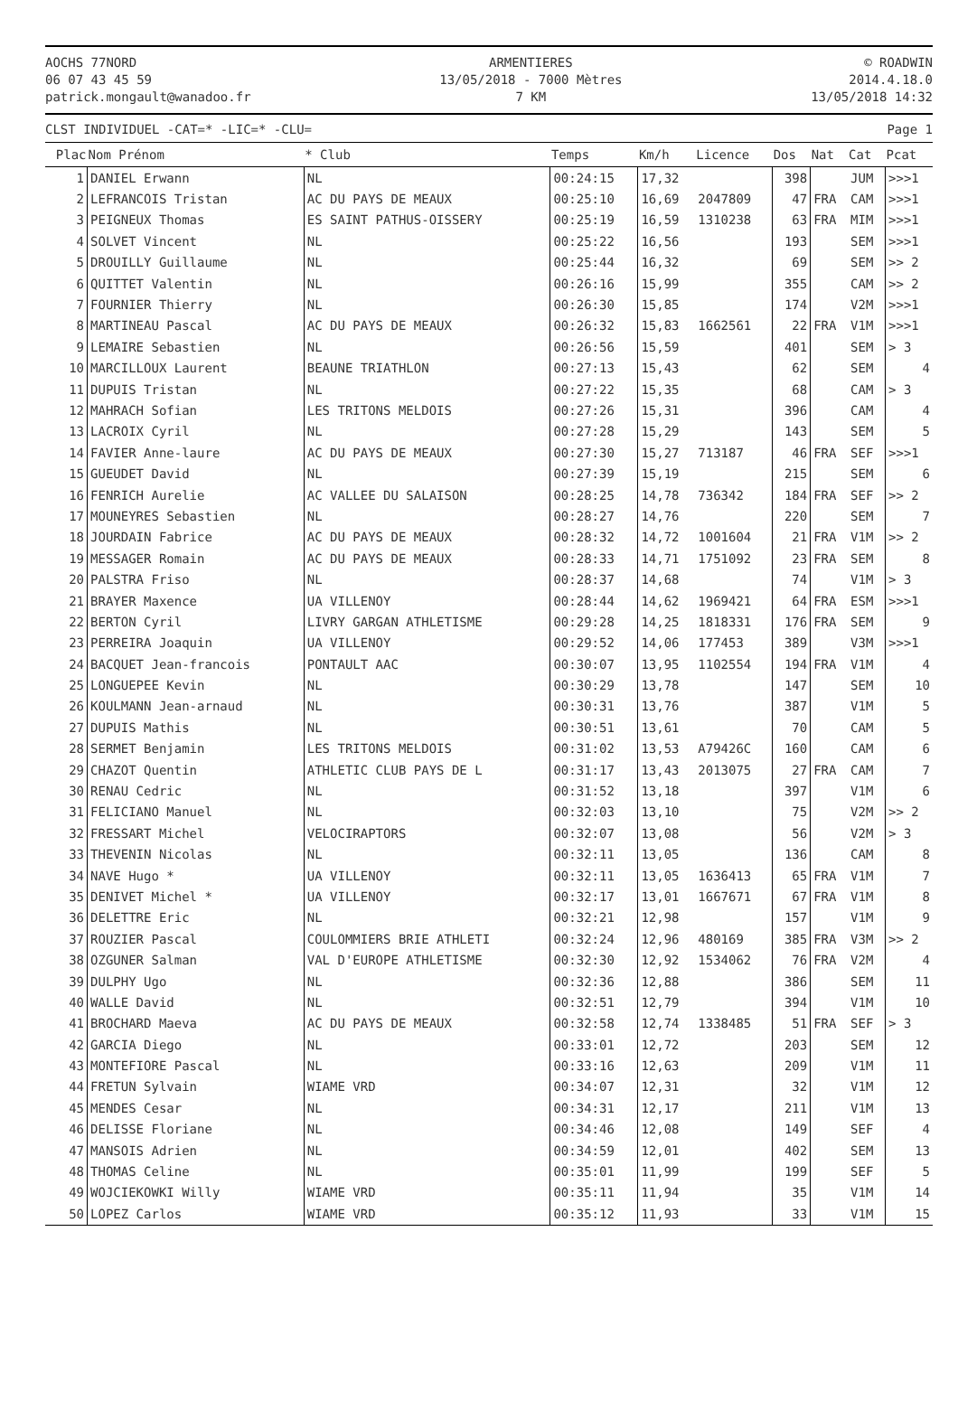AOCHS 77NORD
06 07 43 45 59
patrick.mongault@wanadoo.fr
ARMENTIERES
13/05/2018 - 7000 Mètres
7 KM
© ROADWIN
2014.4.18.0
13/05/2018 14:32
CLST INDIVIDUEL -CAT=* -LIC=* -CLU=
Page 1
| Plac | Nom Prénom | * Club | Temps | Km/h | Licence | Dos | Nat | Cat | Pcat |
| --- | --- | --- | --- | --- | --- | --- | --- | --- | --- |
| 1 | DANIEL Erwann | NL | 00:24:15 | 17,32 | | 398 | | JUM | >>>1 |
| 2 | LEFRANCOIS Tristan | AC DU PAYS DE MEAUX | 00:25:10 | 16,69 | 2047809 | 47 | FRA | CAM | >>>1 |
| 3 | PEIGNEUX Thomas | ES SAINT PATHUS-OISSERY | 00:25:19 | 16,59 | 1310238 | 63 | FRA | MIM | >>>1 |
| 4 | SOLVET Vincent | NL | 00:25:22 | 16,56 | | 193 | | SEM | >>>1 |
| 5 | DROUILLY Guillaume | NL | 00:25:44 | 16,32 | | 69 | | SEM | >> 2 |
| 6 | QUITTET Valentin | NL | 00:26:16 | 15,99 | | 355 | | CAM | >> 2 |
| 7 | FOURNIER Thierry | NL | 00:26:30 | 15,85 | | 174 | | V2M | >>>1 |
| 8 | MARTINEAU Pascal | AC DU PAYS DE MEAUX | 00:26:32 | 15,83 | 1662561 | 22 | FRA | V1M | >>>1 |
| 9 | LEMAIRE Sebastien | NL | 00:26:56 | 15,59 | | 401 | | SEM | > 3 |
| 10 | MARCILLOUX Laurent | BEAUNE TRIATHLON | 00:27:13 | 15,43 | | 62 | | SEM | 4 |
| 11 | DUPUIS Tristan | NL | 00:27:22 | 15,35 | | 68 | | CAM | > 3 |
| 12 | MAHRACH Sofian | LES TRITONS MELDOIS | 00:27:26 | 15,31 | | 396 | | CAM | 4 |
| 13 | LACROIX Cyril | NL | 00:27:28 | 15,29 | | 143 | | SEM | 5 |
| 14 | FAVIER Anne-laure | AC DU PAYS DE MEAUX | 00:27:30 | 15,27 | 713187 | 46 | FRA | SEF | >>>1 |
| 15 | GUEUDET David | NL | 00:27:39 | 15,19 | | 215 | | SEM | 6 |
| 16 | FENRICH Aurelie | AC VALLEE DU SALAISON | 00:28:25 | 14,78 | 736342 | 184 | FRA | SEF | >> 2 |
| 17 | MOUNEYRES Sebastien | NL | 00:28:27 | 14,76 | | 220 | | SEM | 7 |
| 18 | JOURDAIN Fabrice | AC DU PAYS DE MEAUX | 00:28:32 | 14,72 | 1001604 | 21 | FRA | V1M | >> 2 |
| 19 | MESSAGER Romain | AC DU PAYS DE MEAUX | 00:28:33 | 14,71 | 1751092 | 23 | FRA | SEM | 8 |
| 20 | PALSTRA Friso | NL | 00:28:37 | 14,68 | | 74 | | V1M | > 3 |
| 21 | BRAYER Maxence | UA VILLENOY | 00:28:44 | 14,62 | 1969421 | 64 | FRA | ESM | >>>1 |
| 22 | BERTON Cyril | LIVRY GARGAN ATHLETISME | 00:29:28 | 14,25 | 1818331 | 176 | FRA | SEM | 9 |
| 23 | PERREIRA Joaquin | UA VILLENOY | 00:29:52 | 14,06 | 177453 | 389 | | V3M | >>>1 |
| 24 | BACQUET Jean-francois | PONTAULT AAC | 00:30:07 | 13,95 | 1102554 | 194 | FRA | V1M | 4 |
| 25 | LONGUEPEE Kevin | NL | 00:30:29 | 13,78 | | 147 | | SEM | 10 |
| 26 | KOULMANN Jean-arnaud | NL | 00:30:31 | 13,76 | | 387 | | V1M | 5 |
| 27 | DUPUIS Mathis | NL | 00:30:51 | 13,61 | | 70 | | CAM | 5 |
| 28 | SERMET Benjamin | LES TRITONS MELDOIS | 00:31:02 | 13,53 | A79426C | 160 | | CAM | 6 |
| 29 | CHAZOT Quentin | ATHLETIC CLUB PAYS DE L | 00:31:17 | 13,43 | 2013075 | 27 | FRA | CAM | 7 |
| 30 | RENAU Cedric | NL | 00:31:52 | 13,18 | | 397 | | V1M | 6 |
| 31 | FELICIANO Manuel | NL | 00:32:03 | 13,10 | | 75 | | V2M | >> 2 |
| 32 | FRESSART Michel | VELOCIRAPTORS | 00:32:07 | 13,08 | | 56 | | V2M | > 3 |
| 33 | THEVENIN Nicolas | NL | 00:32:11 | 13,05 | | 136 | | CAM | 8 |
| 34 | NAVE Hugo * | UA VILLENOY | 00:32:11 | 13,05 | 1636413 | 65 | FRA | V1M | 7 |
| 35 | DENIVET Michel * | UA VILLENOY | 00:32:17 | 13,01 | 1667671 | 67 | FRA | V1M | 8 |
| 36 | DELETTRE Eric | NL | 00:32:21 | 12,98 | | 157 | | V1M | 9 |
| 37 | ROUZIER Pascal | COULOMMIERS BRIE ATHLETI | 00:32:24 | 12,96 | 480169 | 385 | FRA | V3M | >> 2 |
| 38 | OZGUNER Salman | VAL D'EUROPE ATHLETISME | 00:32:30 | 12,92 | 1534062 | 76 | FRA | V2M | 4 |
| 39 | DULPHY Ugo | NL | 00:32:36 | 12,88 | | 386 | | SEM | 11 |
| 40 | WALLE David | NL | 00:32:51 | 12,79 | | 394 | | V1M | 10 |
| 41 | BROCHARD Maeva | AC DU PAYS DE MEAUX | 00:32:58 | 12,74 | 1338485 | 51 | FRA | SEF | > 3 |
| 42 | GARCIA Diego | NL | 00:33:01 | 12,72 | | 203 | | SEM | 12 |
| 43 | MONTEFIORE Pascal | NL | 00:33:16 | 12,63 | | 209 | | V1M | 11 |
| 44 | FRETUN Sylvain | WIAME VRD | 00:34:07 | 12,31 | | 32 | | V1M | 12 |
| 45 | MENDES Cesar | NL | 00:34:31 | 12,17 | | 211 | | V1M | 13 |
| 46 | DELISSE Floriane | NL | 00:34:46 | 12,08 | | 149 | | SEF | 4 |
| 47 | MANSOIS Adrien | NL | 00:34:59 | 12,01 | | 402 | | SEM | 13 |
| 48 | THOMAS Celine | NL | 00:35:01 | 11,99 | | 199 | | SEF | 5 |
| 49 | WOJCIEKOWKI Willy | WIAME VRD | 00:35:11 | 11,94 | | 35 | | V1M | 14 |
| 50 | LOPEZ Carlos | WIAME VRD | 00:35:12 | 11,93 | | 33 | | V1M | 15 |